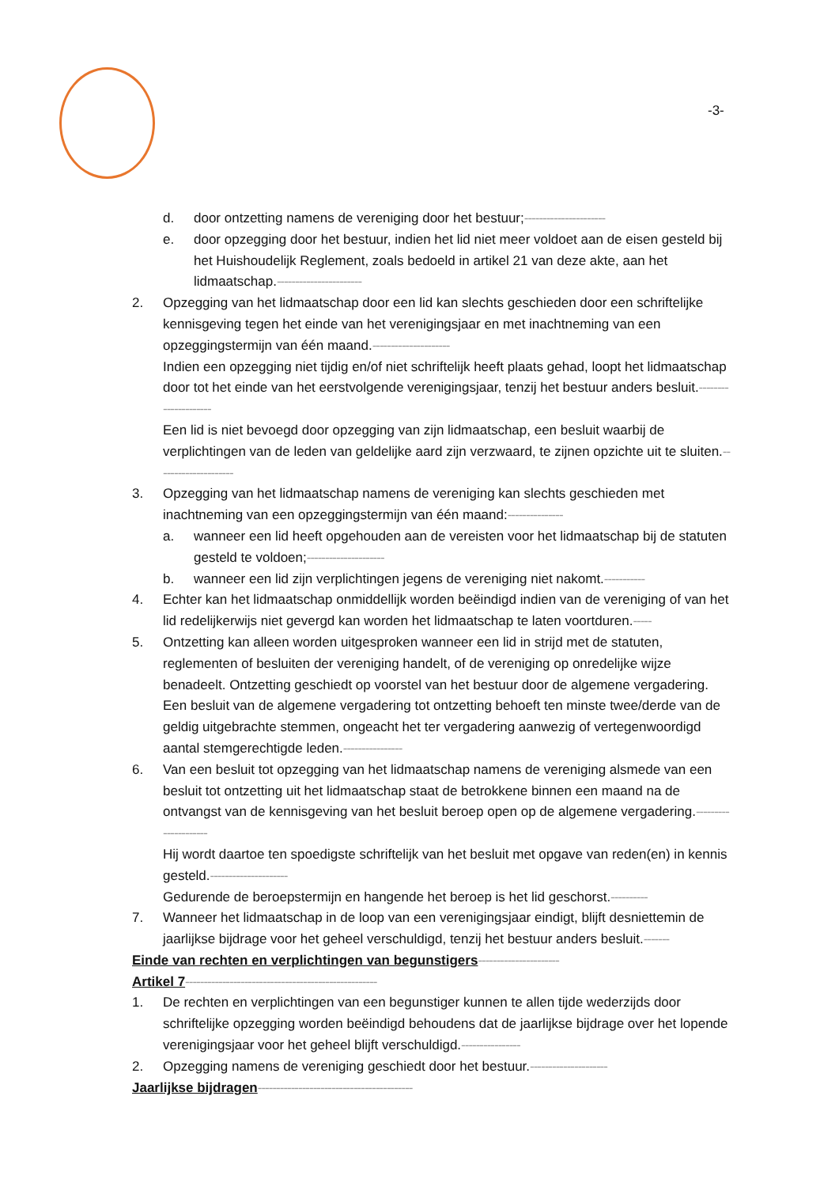-3-
d. door ontzetting namens de vereniging door het bestuur;----------------------
e. door opzegging door het bestuur, indien het lid niet meer voldoet aan de eisen gesteld bij het Huishoudelijk Reglement, zoals bedoeld in artikel 21 van deze akte, aan het lidmaatschap.-----------------------
2. Opzegging van het lidmaatschap door een lid kan slechts geschieden door een schriftelijke kennisgeving tegen het einde van het verenigingsjaar en met inachtneming van een opzeggingstermijn van één maand.---------------------
Indien een opzegging niet tijdig en/of niet schriftelijk heeft plaats gehad, loopt het lidmaatschap door tot het einde van het eerstvolgende verenigingsjaar, tenzij het bestuur anders besluit.---------------------
Een lid is niet bevoegd door opzegging van zijn lidmaatschap, een besluit waarbij de verplichtingen van de leden van geldelijke aard zijn verzwaard, te zijnen opzichte uit te sluiten.---------------------
3. Opzegging van het lidmaatschap namens de vereniging kan slechts geschieden met inachtneming van een opzeggingstermijn van één maand:---------------
a. wanneer een lid heeft opgehouden aan de vereisten voor het lidmaatschap bij de statuten gesteld te voldoen;---------------------
b. wanneer een lid zijn verplichtingen jegens de vereniging niet nakomt.-----------
4. Echter kan het lidmaatschap onmiddellijk worden beëindigd indien van de vereniging of van het lid redelijkerwijs niet gevergd kan worden het lidmaatschap te laten voortduren.-----
5. Ontzetting kan alleen worden uitgesproken wanneer een lid in strijd met de statuten, reglementen of besluiten der vereniging handelt, of de vereniging op onredelijke wijze benadeelt. Ontzetting geschiedt op voorstel van het bestuur door de algemene vergadering. Een besluit van de algemene vergadering tot ontzetting behoeft ten minste twee/derde van de geldig uitgebrachte stemmen, ongeacht het ter vergadering aanwezig of vertegenwoordigd aantal stemgerechtigde leden.----------------
6. Van een besluit tot opzegging van het lidmaatschap namens de vereniging alsmede van een besluit tot ontzetting uit het lidmaatschap staat de betrokkene binnen een maand na de ontvangst van de kennisgeving van het besluit beroep open op de algemene vergadering.---------------------
Hij wordt daartoe ten spoedigste schriftelijk van het besluit met opgave van reden(en) in kennis gesteld.---------------------
Gedurende de beroepstermijn en hangende het beroep is het lid geschorst.----------
7. Wanneer het lidmaatschap in de loop van een verenigingsjaar eindigt, blijft desniettemin de jaarlijkse bijdrage voor het geheel verschuldigd, tenzij het bestuur anders besluit.-------
Einde van rechten en verplichtingen van begunstigers----------------------
Artikel 7----------------------------------------------------
1. De rechten en verplichtingen van een begunstiger kunnen te allen tijde wederzijds door schriftelijke opzegging worden beëindigd behoudens dat de jaarlijkse bijdrage over het lopende verenigingsjaar voor het geheel blijft verschuldigd.----------------
2. Opzegging namens de vereniging geschiedt door het bestuur.---------------------
Jaarlijkse bijdragen------------------------------------------